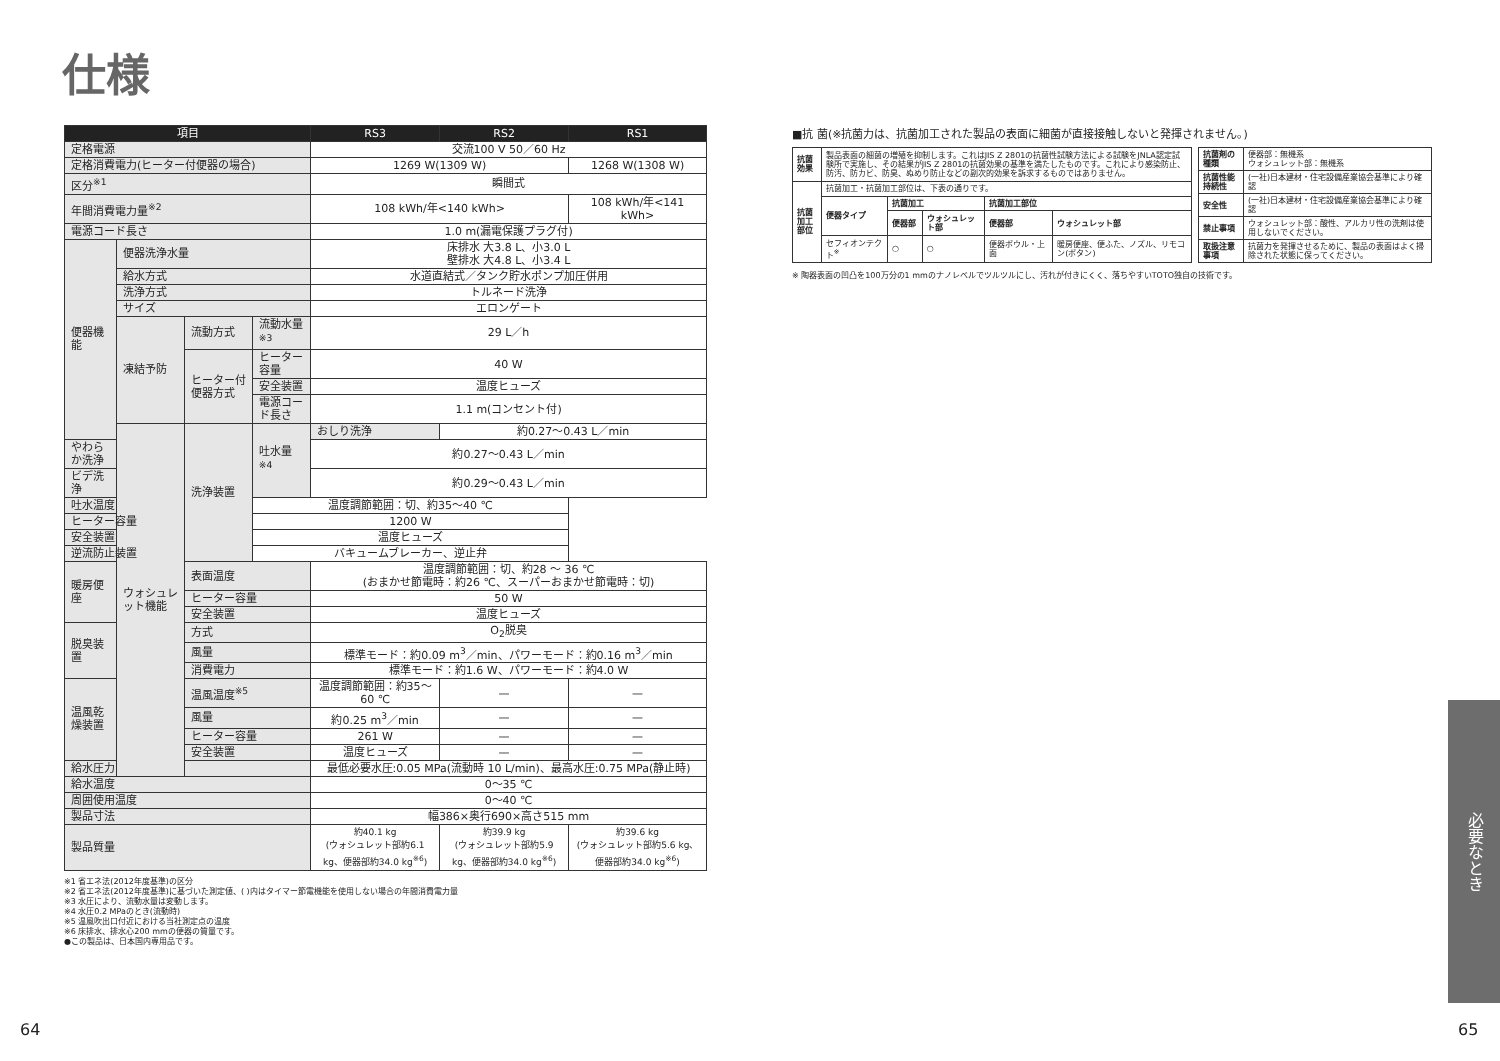仕様
| 項目 | | | | RS3 | RS2 | RS1 |
| --- | --- | --- | --- | --- | --- | --- |
| 定格電源 | | | | 交流100 V 50／60 Hz | | |
| 定格消費電力(ヒーター付便器の場合) | | | | 1269 W(1309 W) | | 1268 W(1308 W) |
| 区分<sup>※1</sup> | | | | 瞬間式 | | |
| 年間消費電力量<sup>※2</sup> | | | | 108 kWh/年<140 kWh> | | 108 kWh/年<141 kWh> |
| 電源コード長さ | | | | 1.0 m(漏電保護プラグ付) | | |
| 便器機能 | 便器洗浄水量 | | | 床排水 大3.8 L、小3.0 L 壁排水 大4.8 L、小3.4 L | | |
| | 給水方式 | | | 水道直結式／タンク貯水ポンプ加圧併用 | | |
| | 洗浄方式 | | | トルネード洗浄 | | |
| | サイズ | | | エロンゲート | | |
| | 凍結予防 | 流動方式 | 流動水量<sup>※3</sup> | 29 L／h | | |
| | | ヒーター付便器方式 | ヒーター容量 | 40 W | | |
| | | | 安全装置 | 温度ヒューズ | | |
| | | | 電源コード長さ | 1.1 m(コンセント付) | | |
| | ウォシュレット機能 | 洗浄装置 | 吐水量<sup>※4</sup> | おしり洗浄 | 約0.27～0.43 L／min | |
| やわらか洗浄 | | | | 約0.27～0.43 L／min | | |
| ビデ洗浄 | | | | 約0.29～0.43 L／min | | |
| 吐水温度 | | | 温度調節範囲：切、約35～40 ℃ | | | |
| ヒーター容量 | | | 1200 W | | | |
| 安全装置 | | | 温度ヒューズ | | | |
| 逆流防止装置 | | | バキュームブレーカー、逆止弁 | | | |
| 暖房便座 | | 表面温度 | | 温度調節範囲：切、約28 ～ 36 ℃ (おまかせ節電時：約26 ℃、スーパーおまかせ節電時：切) | | |
| | | ヒーター容量 | | 50 W | | |
| | | 安全装置 | | 温度ヒューズ | | |
| 脱臭装置 | | 方式 | | O<sub>2</sub>脱臭 | | |
| | | 風量 | | 標準モード：約0.09 m<sup>3</sup>／min、パワーモード：約0.16 m<sup>3</sup>／min | | |
| | | 消費電力 | | 標準モード：約1.6 W、パワーモード：約4.0 W | | |
| 温風乾燥装置 | | 温風温度<sup>※5</sup> | | 温度調節範囲：約35～60 ℃ | — | — |
| | | 風量 | | 約0.25 m<sup>3</sup>／min | — | — |
| | | ヒーター容量 | | 261 W | — | — |
| | | 安全装置 | | 温度ヒューズ | — | — |
| 給水圧力 | | | | 最低必要水圧:0.05 MPa(流動時 10 L/min)、最高水圧:0.75 MPa(静止時) | | |
| 給水温度 | | | | 0～35 ℃ | | |
| 周囲使用温度 | | | | 0～40 ℃ | | |
| 製品寸法 | | | | 幅386×奥行690×高さ515 mm | | |
| 製品質量 | | | | 約40.1 kg (ウォシュレット部約6.1 kg、便器部約34.0 kg<sup>※6</sup>) | 約39.9 kg (ウォシュレット部約5.9 kg、便器部約34.0 kg<sup>※6</sup>) | 約39.6 kg (ウォシュレット部約5.6 kg、便器部約34.0 kg<sup>※6</sup>) |
※1 省エネ法(2012年度基準)の区分
※2 省エネ法(2012年度基準)に基づいた測定値、( )内はタイマー節電機能を使用しない場合の年間消費電力量
※3 水圧により、流動水量は変動します。
※4 水圧0.2 MPaのとき(流動時)
※5 温風吹出口付近における当社測定点の温度
※6 床排水、排水心200 mmの便器の質量です。
●この製品は、日本国内専用品です。
■抗 菌(※抗菌力は、抗菌加工された製品の表面に細菌が直接接触しないと発揮されません。)
| 抗菌効果 | 製品表面の細菌の増殖を抑制します。これはJIS Z 2801の抗菌性試験方法による試験をJNLA認定試験所で実施し、その結果がJIS Z 2801の抗菌効果の基準を満たしたものです。これにより感染防止、防汚、防カビ、防臭、ぬめり防止などの副次的効果を訴求するものではありません。 | | | | |
| 抗菌加工部位 | 抗菌加工・抗菌加工部位は、下表の通りです。 | | | | |
| | 便器タイプ | 抗菌加工 | | 抗菌加工部位 | |
| | | 便器部 | ウォシュレット部 | 便器部 | ウォシュレット部 |
| | セフィオンテクト<sup>※</sup> | ○ | ○ | 便器ボウル・上面 | 暖房便座、便ふた、ノズル、リモコン(ボタン) |
| 抗菌剤の種類 | 便器部：無機系 ウォシュレット部：無機系 |
| 抗菌性能持続性 | (一社)日本建材・住宅設備産業協会基準により確認 |
| 安全性 | (一社)日本建材・住宅設備産業協会基準により確認 |
| 禁止事項 | ウォシュレット部：酸性、アルカリ性の洗剤は使用しないでください。 |
| 取扱注意事項 | 抗菌力を発揮させるために、製品の表面はよく掃除された状態に保ってください。 |
※ 陶器表面の凹凸を100万分の1 mmのナノレベルでツルツルにし、汚れが付きにくく、落ちやすいTOTO独自の技術です。
必要なとき
64 65